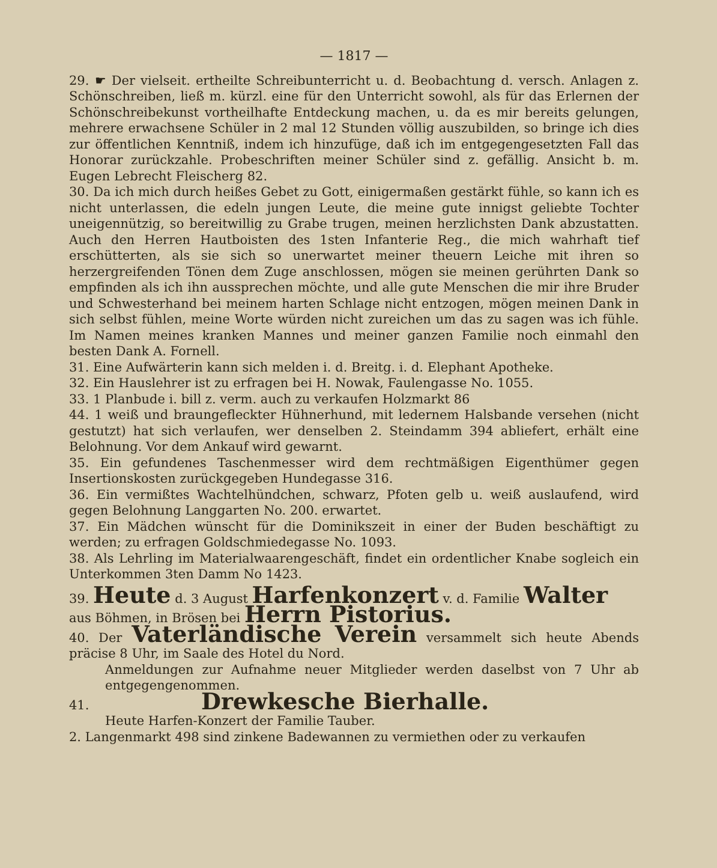— 1817 —
29. ☛ Der vielseit. ertheilte Schreibunterricht u. d. Beobachtung d. versch. Anlagen z. Schönschreiben, ließ m. kürzl. eine für den Unterricht sowohl, als für das Erlernen der Schönschreibekunst vortheilhafte Entdeckung machen, u. da es mir bereits gelungen, mehrere erwachsene Schüler in 2 mal 12 Stunden völlig auszubilden, so bringe ich dies zur öffentlichen Kenntniß, indem ich hinzufüge, daß ich im entgegengesetzten Fall das Honorar zurückzahle. Probeschriften meiner Schüler sind z. gefällig. Ansicht b. m. Eugen Lebrecht Fleischerg 82.
30. Da ich mich durch heißes Gebet zu Gott, einigermaßen gestärkt fühle, so kann ich es nicht unterlassen, die edeln jungen Leute, die meine gute innigst geliebte Tochter uneigennützig, so bereitwillig zu Grabe trugen, meinen herzlichsten Dank abzustatten. Auch den Herren Hautboisten des 1sten Infanterie Reg., die mich wahrhaft tief erschütterten, als sie sich so unerwartet meiner theuern Leiche mit ihren so herzergreifenden Tönen dem Zuge anschlossen, mögen sie meinen gerührten Dank so empfinden als ich ihn aussprechen möchte, und alle gute Menschen die mir ihre Bruder und Schwesterhand bei meinem harten Schlage nicht entzogen, mögen meinen Dank in sich selbst fühlen, meine Worte würden nicht zureichen um das zu sagen was ich fühle. Im Namen meines kranken Mannes und meiner ganzen Familie noch einmahl den besten Dank A. Fornell.
31. Eine Aufwärterin kann sich melden i. d. Breitg. i. d. Elephant Apotheke.
32. Ein Hauslehrer ist zu erfragen bei H. Nowak, Faulengasse No. 1055.
33. 1 Planbude i. bill z. verm. auch zu verkaufen Holzmarkt 86
44. 1 weiß und braungefleckter Hühnerhund, mit ledernem Halsbande versehen (nicht gestutzt) hat sich verlaufen, wer denselben 2. Steindamm 394 abliefert, erhält eine Belohnung. Vor dem Ankauf wird gewarnt.
35. Ein gefundenes Taschenmesser wird dem rechtmäßigen Eigenthümer gegen Insertionskosten zurückgegeben Hundegasse 316.
36. Ein vermißtes Wachtelhündchen, schwarz, Pfoten gelb u. weiß auslaufend, wird gegen Belohnung Langgarten No. 200. erwartet.
37. Ein Mädchen wünscht für die Dominikszeit in einer der Buden beschäftigt zu werden; zu erfragen Goldschmiedegasse No. 1093.
38. Als Lehrling im Materialwaarengeschäft, findet ein ordentlicher Knabe sogleich ein Unterkommen 3ten Damm No 1423.
39. Heute d. 3 August Harfenkonzert v. d. Familie Walter
aus Böhmen, in Brösen bei Herrn Pistorius.
40. Der Vaterländische Verein versammelt sich heute Abends präcise 8 Uhr, im Saale des Hotel du Nord.
Anmeldungen zur Aufnahme neuer Mitglieder werden daselbst von 7 Uhr ab entgegengenommen.
41. Drewkesche Bierhalle.
Heute Harfen-Konzert der Familie Tauber.
2. Langenmarkt 498 sind zinkene Badewannen zu vermiethen oder zu verkaufen